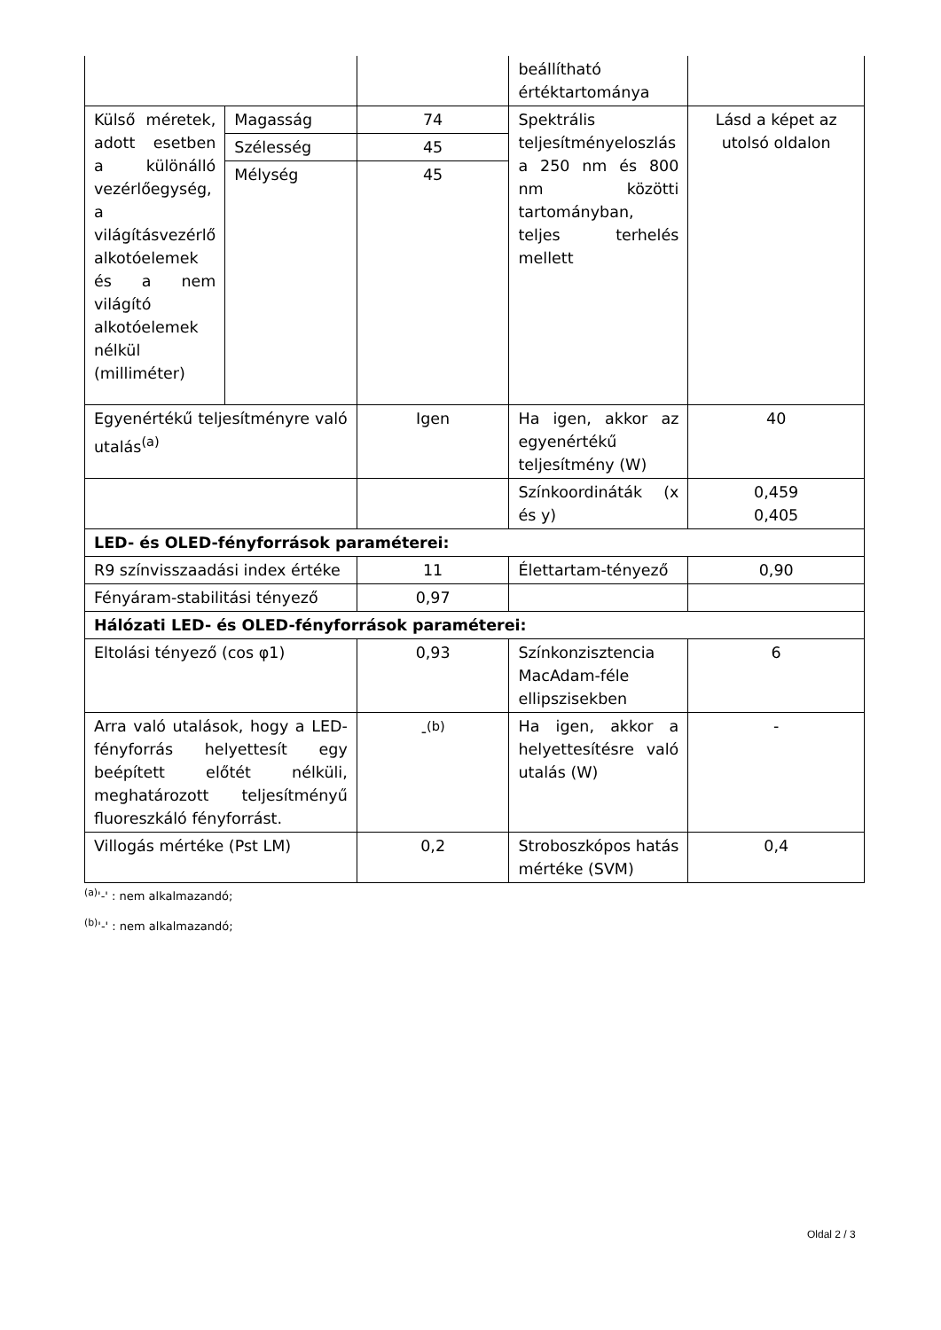| | | | beállítható értéktartománya | |
| Külső méretek, adott esetben a különálló vezérlőegység, a világításvezérlő alkotóelemek és a nem világító alkotóelemek nélkül (milliméter) | Magasság | 74 | Spektrális teljesítményeloszlás a 250 nm és 800 nm közötti tartományban, teljes terhelés mellett | Lásd a képet az utolsó oldalon |
| | Szélesség | 45 | | |
| | Mélység | 45 | | |
| Egyenértékű teljesítményre való utalás<sup>(a)</sup> | | Igen | Ha igen, akkor az egyenértékű teljesítmény (W) | 40 |
| | | | Színkoordináták (x és y) | 0,459 0,405 |
| LED- és OLED-fényforrások paraméterei: | | | | |
| R9 színvisszaadási index értéke | | 11 | Élettartam-tényező | 0,90 |
| Fényáram-stabilitási tényező | | 0,97 | | |
| Hálózati LED- és OLED-fényforrások paraméterei: | | | | |
| Eltolási tényező (cos φ1) | | 0,93 | Színkonzisztencia MacAdam-féle ellipszisekben | 6 |
| Arra való utalások, hogy a LED-fényforrás helyettesít egy beépített előtét nélküli, meghatározott teljesítményű fluoreszkáló fényforrást. | | -<sup>(b)</sup> | Ha igen, akkor a helyettesítésre való utalás (W) | - |
| Villogás mértéke (Pst LM) | | 0,2 | Stroboszkópos hatás mértéke (SVM) | 0,4 |
<sup>(a)</sup> '-' : nem alkalmazandó;
<sup>(b)</sup> '-' : nem alkalmazandó;
Oldal 2 / 3